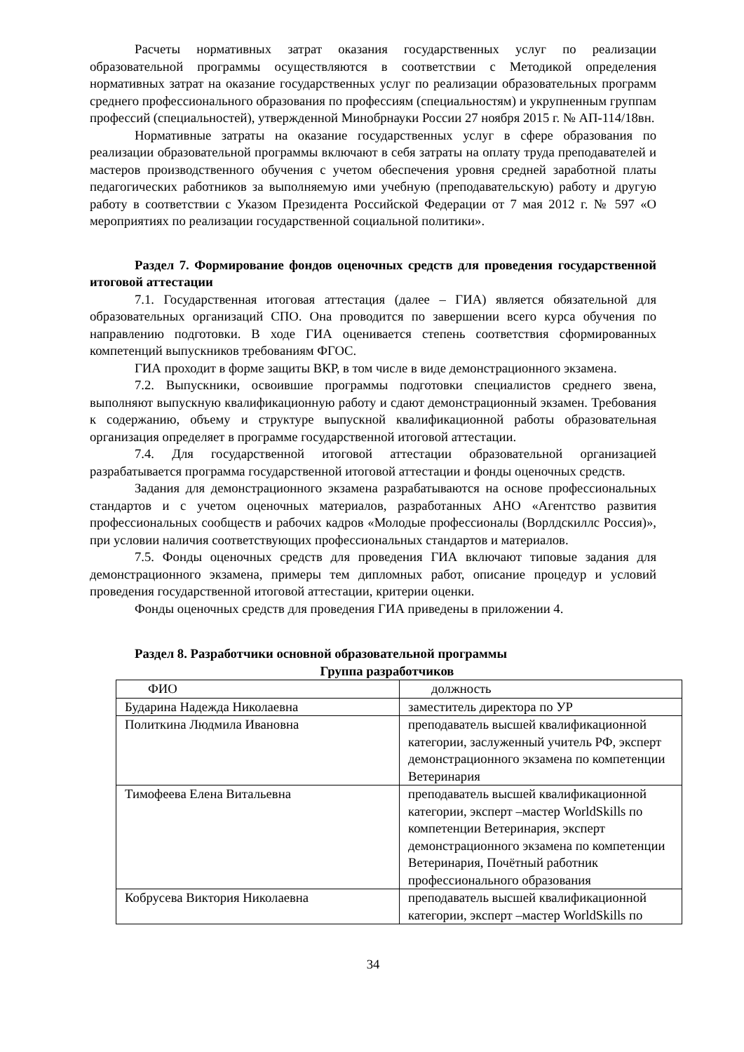Расчеты нормативных затрат оказания государственных услуг по реализации образовательной программы осуществляются в соответствии с Методикой определения нормативных затрат на оказание государственных услуг по реализации образовательных программ среднего профессионального образования по профессиям (специальностям) и укрупненным группам профессий (специальностей), утвержденной Минобрнауки России 27 ноября 2015 г. № АП-114/18вн.
Нормативные затраты на оказание государственных услуг в сфере образования по реализации образовательной программы включают в себя затраты на оплату труда преподавателей и мастеров производственного обучения с учетом обеспечения уровня средней заработной платы педагогических работников за выполняемую ими учебную (преподавательскую) работу и другую работу в соответствии с Указом Президента Российской Федерации от 7 мая 2012 г. № 597 «О мероприятиях по реализации государственной социальной политики».
Раздел 7. Формирование фондов оценочных средств для проведения государственной итоговой аттестации
7.1. Государственная итоговая аттестация (далее – ГИА) является обязательной для образовательных организаций СПО. Она проводится по завершении всего курса обучения по направлению подготовки. В ходе ГИА оценивается степень соответствия сформированных компетенций выпускников требованиям ФГОС.
ГИА проходит в форме защиты ВКР, в том числе в виде демонстрационного экзамена.
7.2. Выпускники, освоившие программы подготовки специалистов среднего звена, выполняют выпускную квалификационную работу и сдают демонстрационный экзамен. Требования к содержанию, объему и структуре выпускной квалификационной работы образовательная организация определяет в программе государственной итоговой аттестации.
7.4. Для государственной итоговой аттестации образовательной организацией разрабатывается программа государственной итоговой аттестации и фонды оценочных средств.
Задания для демонстрационного экзамена разрабатываются на основе профессиональных стандартов и с учетом оценочных материалов, разработанных АНО «Агентство развития профессиональных сообществ и рабочих кадров «Молодые профессионалы (Ворлдскиллс Россия)», при условии наличия соответствующих профессиональных стандартов и материалов.
7.5. Фонды оценочных средств для проведения ГИА включают типовые задания для демонстрационного экзамена, примеры тем дипломных работ, описание процедур и условий проведения государственной итоговой аттестации, критерии оценки.
Фонды оценочных средств для проведения ГИА приведены в приложении 4.
Раздел 8. Разработчики основной образовательной программы
Группа разработчиков
| ФИО | должность |
| Бударина Надежда Николаевна | заместитель директора по УР |
| Политкина Людмила Ивановна | преподаватель высшей квалификационной категории, заслуженный учитель РФ, эксперт демонстрационного экзамена по компетенции Ветеринария |
| Тимофеева Елена Витальевна | преподаватель высшей квалификационной категории, эксперт –мастер WorldSkills по компетенции Ветеринария, эксперт демонстрационного экзамена по компетенции Ветеринария, Почётный работник профессионального образования |
| Кобрусева Виктория Николаевна | преподаватель высшей квалификационной категории, эксперт –мастер WorldSkills по |
34